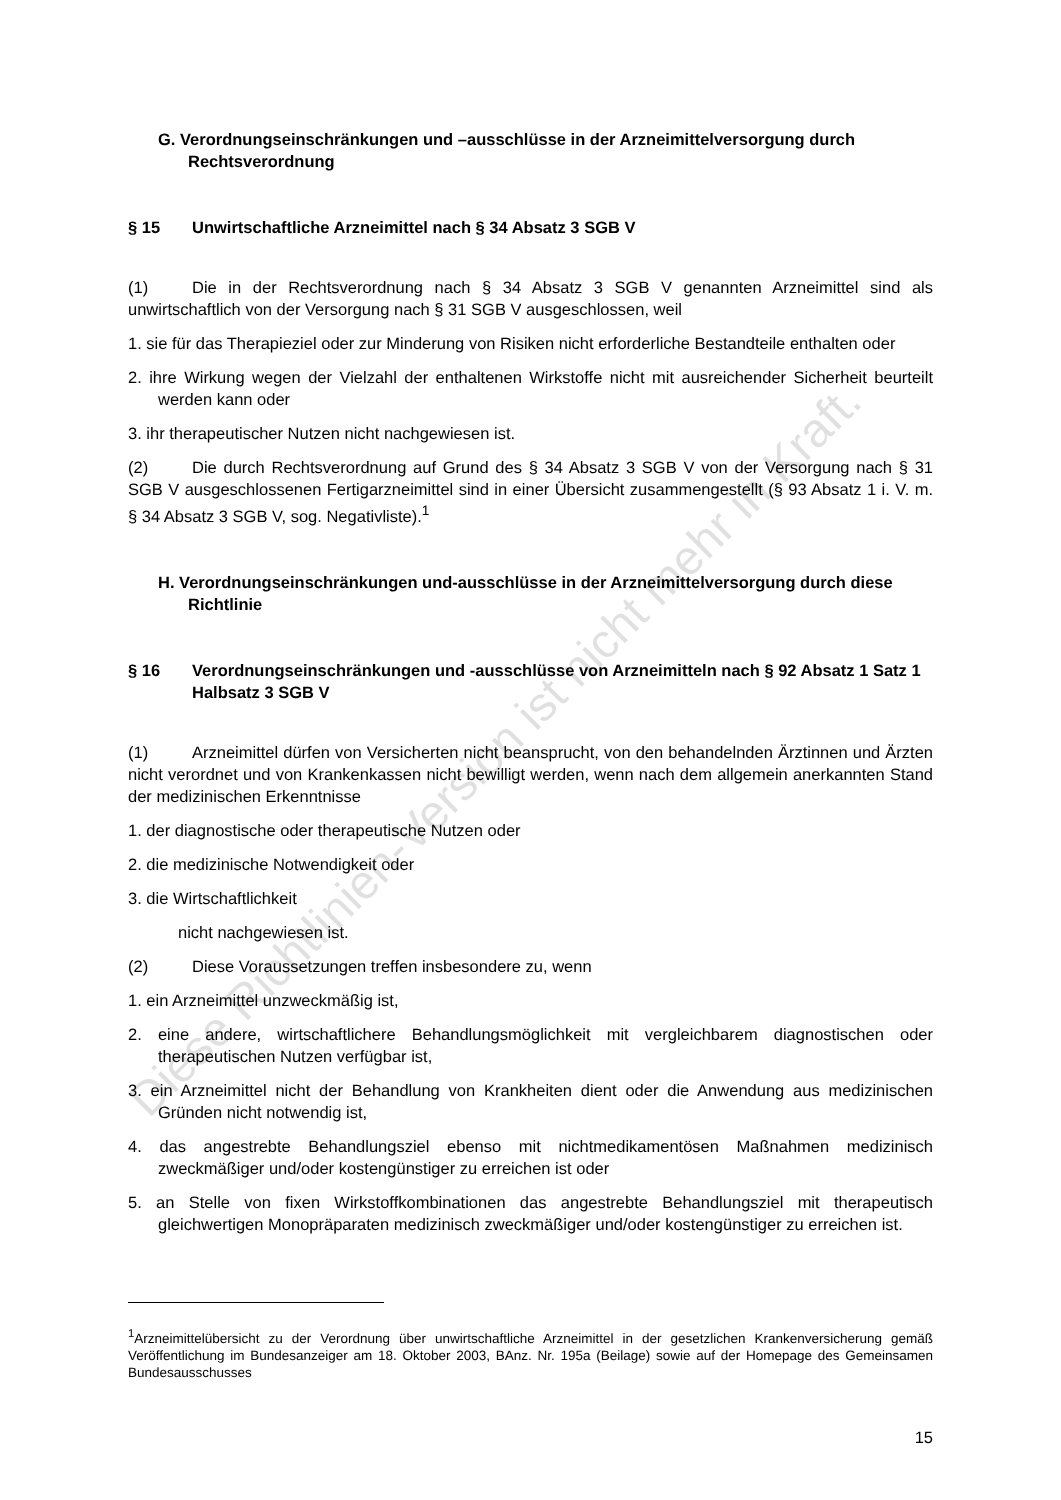G. Verordnungseinschränkungen und –ausschlüsse in der Arzneimittelversorgung durch Rechtsverordnung
§ 15 Unwirtschaftliche Arzneimittel nach § 34 Absatz 3 SGB V
(1) Die in der Rechtsverordnung nach § 34 Absatz 3 SGB V genannten Arzneimittel sind als unwirtschaftlich von der Versorgung nach § 31 SGB V ausgeschlossen, weil
1. sie für das Therapieziel oder zur Minderung von Risiken nicht erforderliche Bestandteile enthalten oder
2. ihre Wirkung wegen der Vielzahl der enthaltenen Wirkstoffe nicht mit ausreichender Sicherheit beurteilt werden kann oder
3. ihr therapeutischer Nutzen nicht nachgewiesen ist.
(2) Die durch Rechtsverordnung auf Grund des § 34 Absatz 3 SGB V von der Versorgung nach § 31 SGB V ausgeschlossenen Fertigarzneimittel sind in einer Übersicht zusammengestellt (§ 93 Absatz 1 i. V. m. § 34 Absatz 3 SGB V, sog. Negativliste).<sup>1</sup>
H. Verordnungseinschränkungen und-ausschlüsse in der Arzneimittelversorgung durch diese Richtlinie
§ 16 Verordnungseinschränkungen und -ausschlüsse von Arzneimitteln nach § 92 Absatz 1 Satz 1 Halbsatz 3 SGB V
(1) Arzneimittel dürfen von Versicherten nicht beansprucht, von den behandelnden Ärztinnen und Ärzten nicht verordnet und von Krankenkassen nicht bewilligt werden, wenn nach dem allgemein anerkannten Stand der medizinischen Erkenntnisse
1. der diagnostische oder therapeutische Nutzen oder
2. die medizinische Notwendigkeit oder
3. die Wirtschaftlichkeit
nicht nachgewiesen ist.
(2) Diese Voraussetzungen treffen insbesondere zu, wenn
1. ein Arzneimittel unzweckmäßig ist,
2. eine andere, wirtschaftlichere Behandlungsmöglichkeit mit vergleichbarem diagnostischen oder therapeutischen Nutzen verfügbar ist,
3. ein Arzneimittel nicht der Behandlung von Krankheiten dient oder die Anwendung aus medizinischen Gründen nicht notwendig ist,
4. das angestrebte Behandlungsziel ebenso mit nichtmedikamentösen Maßnahmen medizinisch zweckmäßiger und/oder kostengünstiger zu erreichen ist oder
5. an Stelle von fixen Wirkstoffkombinationen das angestrebte Behandlungsziel mit therapeutisch gleichwertigen Monopräparaten medizinisch zweckmäßiger und/oder kostengünstiger zu erreichen ist.
<sup>1</sup> Arzneimittelübersicht zu der Verordnung über unwirtschaftliche Arzneimittel in der gesetzlichen Krankenversicherung gemäß Veröffentlichung im Bundesanzeiger am 18. Oktober 2003, BAnz. Nr. 195a (Beilage) sowie auf der Homepage des Gemeinsamen Bundesausschusses
15
Diese Richtlinien-Version ist nicht mehr in Kraft.